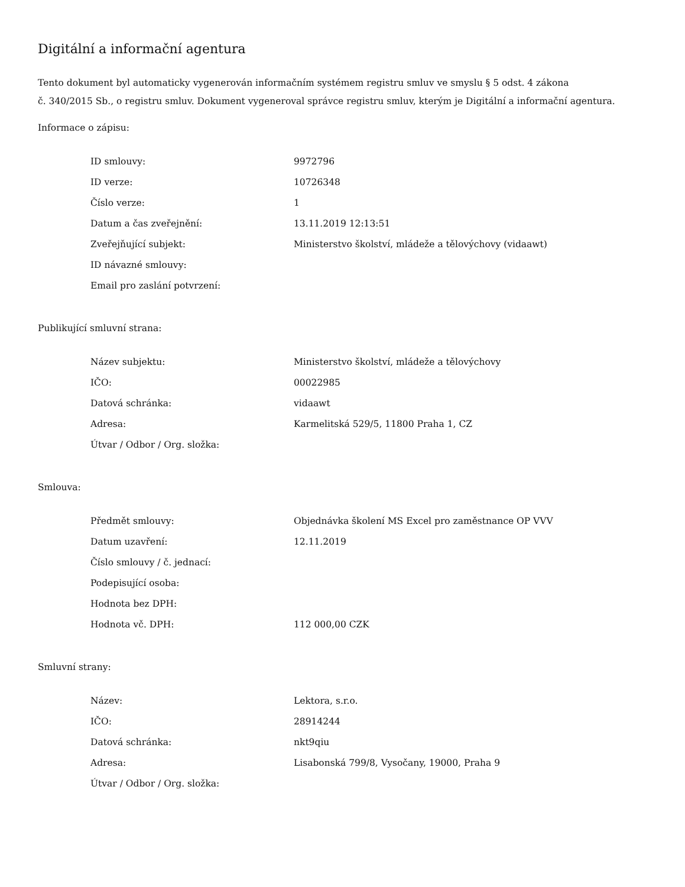Digitální a informační agentura
Tento dokument byl automaticky vygenerován informačním systémem registru smluv ve smyslu § 5 odst. 4 zákona
č. 340/2015 Sb., o registru smluv. Dokument vygeneroval správce registru smluv, kterým je Digitální a informační agentura.
Informace o zápisu:
| ID smlouvy: | 9972796 |
| ID verze: | 10726348 |
| Číslo verze: | 1 |
| Datum a čas zveřejnění: | 13.11.2019 12:13:51 |
| Zveřejňující subjekt: | Ministerstvo školství, mládeže a tělovýchovy (vidaawt) |
| ID návazné smlouvy: | |
| Email pro zaslání potvrzení: | |
Publikující smluvní strana:
| Název subjektu: | Ministerstvo školství, mládeže a tělovýchovy |
| IČO: | 00022985 |
| Datová schránka: | vidaawt |
| Adresa: | Karmelitská 529/5, 11800 Praha 1, CZ |
| Útvar / Odbor / Org. složka: | |
Smlouva:
| Předmět smlouvy: | Objednávka školení MS Excel pro zaměstnance OP VVV |
| Datum uzavření: | 12.11.2019 |
| Číslo smlouvy / č. jednací: | |
| Podepisující osoba: | |
| Hodnota bez DPH: | |
| Hodnota vč. DPH: | 112 000,00 CZK |
Smluvní strany:
| Název: | Lektora, s.r.o. |
| IČO: | 28914244 |
| Datová schránka: | nkt9qiu |
| Adresa: | Lisabonská 799/8, Vysočany, 19000, Praha 9 |
| Útvar / Odbor / Org. složka: | |